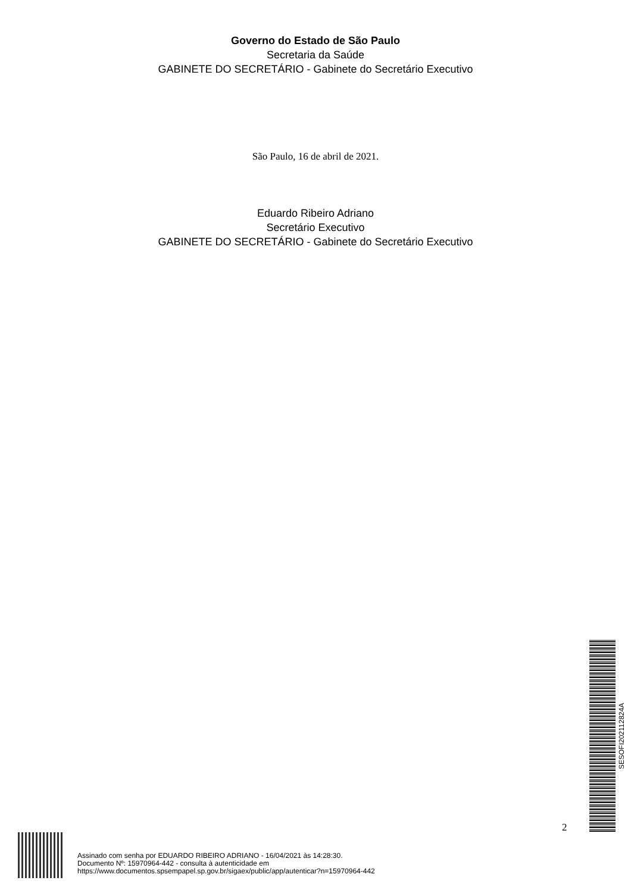Governo do Estado de São Paulo
Secretaria da Saúde
GABINETE DO SECRETÁRIO - Gabinete do Secretário Executivo
São Paulo, 16 de abril de 2021.
Eduardo Ribeiro Adriano
Secretário Executivo
GABINETE DO SECRETÁRIO - Gabinete do Secretário Executivo
SESOFI202112824A
2
Assinado com senha por EDUARDO RIBEIRO ADRIANO - 16/04/2021 às 14:28:30.
Documento Nº: 15970964-442 - consulta à autenticidade em
https://www.documentos.spsempapel.sp.gov.br/sigaex/public/app/autenticar?n=15970964-442